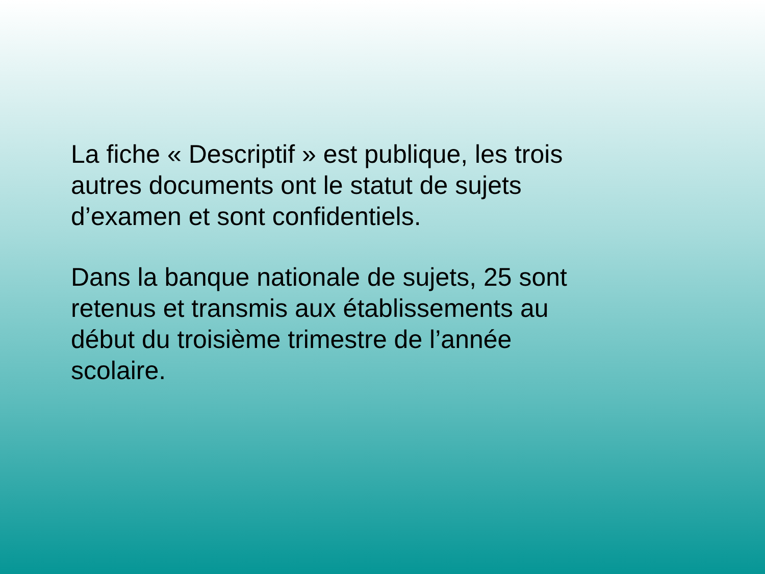La fiche « Descriptif » est publique, les trois
autres documents ont le statut de sujets
d’examen et sont confidentiels.
Dans la banque nationale de sujets, 25 sont
retenus et transmis aux établissements au
début du troisième trimestre de l’année
scolaire.